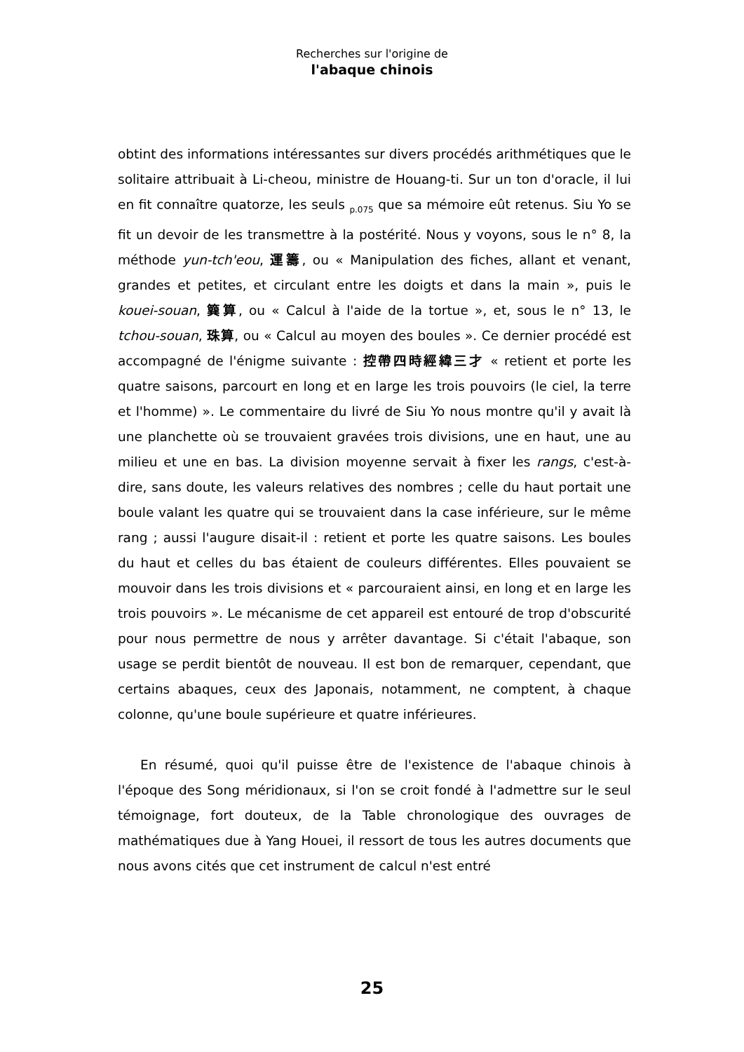Recherches sur l'origine de
l'abaque chinois
obtint des informations intéressantes sur divers procédés arithmétiques que le solitaire attribuait à Li-cheou, ministre de Houang-ti. Sur un ton d'oracle, il lui en fit connaître quatorze, les seuls <sub>p.075</sub> que sa mémoire eût retenus. Siu Yo se fit un devoir de les transmettre à la postérité. Nous y voyons, sous le n° 8, la méthode yun-tch'eou, 運籌, ou « Manipulation des fiches, allant et venant, grandes et petites, et circulant entre les doigts et dans la main », puis le kouei-souan, 簨算, ou « Calcul à l'aide de la tortue », et, sous le n° 13, le tchou-souan, 珠算, ou « Calcul au moyen des boules ». Ce dernier procédé est accompagné de l'énigme suivante : 控帶四時經緯三才 « retient et porte les quatre saisons, parcourt en long et en large les trois pouvoirs (le ciel, la terre et l'homme) ». Le commentaire du livré de Siu Yo nous montre qu'il y avait là une planchette où se trouvaient gravées trois divisions, une en haut, une au milieu et une en bas. La division moyenne servait à fixer les rangs, c'est-à-dire, sans doute, les valeurs relatives des nombres ; celle du haut portait une boule valant les quatre qui se trouvaient dans la case inférieure, sur le même rang ; aussi l'augure disait-il : retient et porte les quatre saisons. Les boules du haut et celles du bas étaient de couleurs différentes. Elles pouvaient se mouvoir dans les trois divisions et « parcouraient ainsi, en long et en large les trois pouvoirs ». Le mécanisme de cet appareil est entouré de trop d'obscurité pour nous permettre de nous y arrêter davantage. Si c'était l'abaque, son usage se perdit bientôt de nouveau. Il est bon de remarquer, cependant, que certains abaques, ceux des Japonais, notamment, ne comptent, à chaque colonne, qu'une boule supérieure et quatre inférieures.
En résumé, quoi qu'il puisse être de l'existence de l'abaque chinois à l'époque des Song méridionaux, si l'on se croit fondé à l'admettre sur le seul témoignage, fort douteux, de la Table chronologique des ouvrages de mathématiques due à Yang Houei, il ressort de tous les autres documents que nous avons cités que cet instrument de calcul n'est entré
25